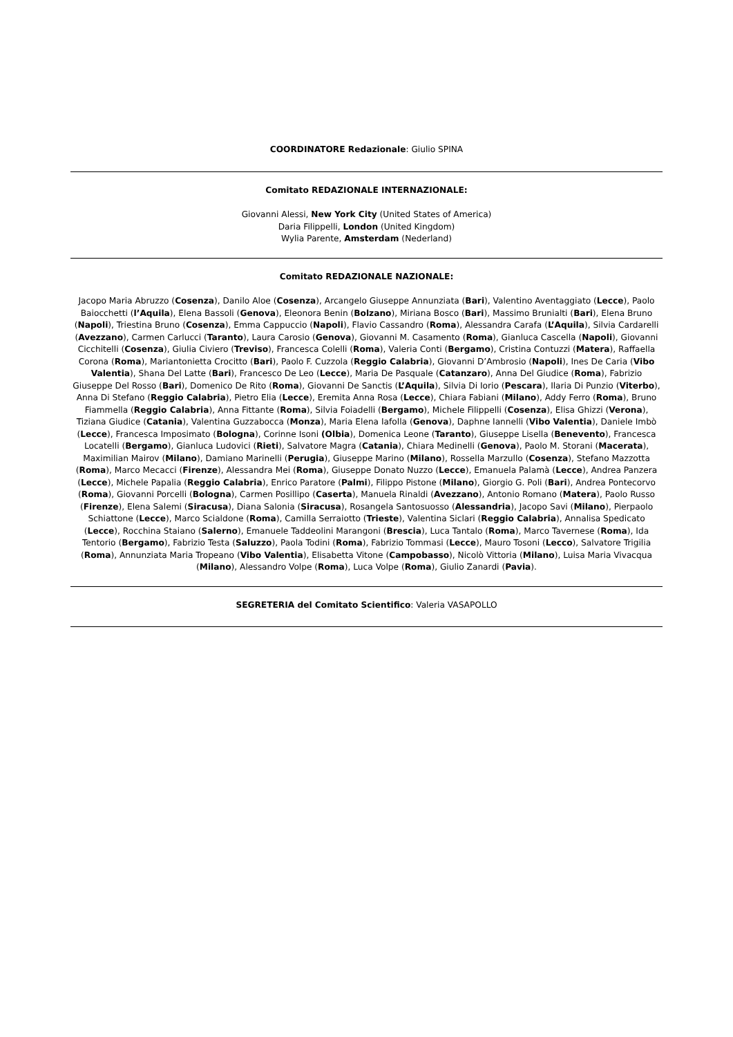COORDINATORE Redazionale: Giulio SPINA
Comitato REDAZIONALE INTERNAZIONALE:
Giovanni Alessi, New York City (United States of America)
Daria Filippelli, London (United Kingdom)
Wylia Parente, Amsterdam (Nederland)
Comitato REDAZIONALE NAZIONALE:
Jacopo Maria Abruzzo (Cosenza), Danilo Aloe (Cosenza), Arcangelo Giuseppe Annunziata (Bari), Valentino Aventaggiato (Lecce), Paolo Baiocchetti (l’Aquila), Elena Bassoli (Genova), Eleonora Benin (Bolzano), Miriana Bosco (Bari), Massimo Brunialti (Bari), Elena Bruno (Napoli), Triestina Bruno (Cosenza), Emma Cappuccio (Napoli), Flavio Cassandro (Roma), Alessandra Carafa (L’Aquila), Silvia Cardarelli (Avezzano), Carmen Carlucci (Taranto), Laura Carosio (Genova), Giovanni M. Casamento (Roma), Gianluca Cascella (Napoli), Giovanni Cicchitelli (Cosenza), Giulia Civiero (Treviso), Francesca Colelli (Roma), Valeria Conti (Bergamo), Cristina Contuzzi (Matera), Raffaella Corona (Roma), Mariantonietta Crocitto (Bari), Paolo F. Cuzzola (Reggio Calabria), Giovanni D’Ambrosio (Napoli), Ines De Caria (Vibo Valentia), Shana Del Latte (Bari), Francesco De Leo (Lecce), Maria De Pasquale (Catanzaro), Anna Del Giudice (Roma), Fabrizio Giuseppe Del Rosso (Bari), Domenico De Rito (Roma), Giovanni De Sanctis (L’Aquila), Silvia Di Iorio (Pescara), Ilaria Di Punzio (Viterbo), Anna Di Stefano (Reggio Calabria), Pietro Elia (Lecce), Eremita Anna Rosa (Lecce), Chiara Fabiani (Milano), Addy Ferro (Roma), Bruno Fiammella (Reggio Calabria), Anna Fittante (Roma), Silvia Foiadelli (Bergamo), Michele Filippelli (Cosenza), Elisa Ghizzi (Verona), Tiziana Giudice (Catania), Valentina Guzzabocca (Monza), Maria Elena Iafolla (Genova), Daphne Iannelli (Vibo Valentia), Daniele Imbò (Lecce), Francesca Imposimato (Bologna), Corinne Isoni (Olbia), Domenica Leone (Taranto), Giuseppe Lisella (Benevento), Francesca Locatelli (Bergamo), Gianluca Ludovici (Rieti), Salvatore Magra (Catania), Chiara Medinelli (Genova), Paolo M. Storani (Macerata), Maximilian Mairov (Milano), Damiano Marinelli (Perugia), Giuseppe Marino (Milano), Rossella Marzullo (Cosenza), Stefano Mazzotta (Roma), Marco Mecacci (Firenze), Alessandra Mei (Roma), Giuseppe Donato Nuzzo (Lecce), Emanuela Palamà (Lecce), Andrea Panzera (Lecce), Michele Papalia (Reggio Calabria), Enrico Paratore (Palmi), Filippo Pistone (Milano), Giorgio G. Poli (Bari), Andrea Pontecorvo (Roma), Giovanni Porcelli (Bologna), Carmen Posillipo (Caserta), Manuela Rinaldi (Avezzano), Antonio Romano (Matera), Paolo Russo (Firenze), Elena Salemi (Siracusa), Diana Salonia (Siracusa), Rosangela Santosuosso (Alessandria), Jacopo Savi (Milano), Pierpaolo Schiattone (Lecce), Marco Scialdone (Roma), Camilla Serraiotto (Trieste), Valentina Siclari (Reggio Calabria), Annalisa Spedicato (Lecce), Rocchina Staiano (Salerno), Emanuele Taddeolini Marangoni (Brescia), Luca Tantalo (Roma), Marco Tavernese (Roma), Ida Tentorio (Bergamo), Fabrizio Testa (Saluzzo), Paola Todini (Roma), Fabrizio Tommasi (Lecce), Mauro Tosoni (Lecco), Salvatore Trigilia (Roma), Annunziata Maria Tropeano (Vibo Valentia), Elisabetta Vitone (Campobasso), Nicolò Vittoria (Milano), Luisa Maria Vivacqua (Milano), Alessandro Volpe (Roma), Luca Volpe (Roma), Giulio Zanardi (Pavia).
SEGRETERIA del Comitato Scientifico: Valeria VASAPOLLO